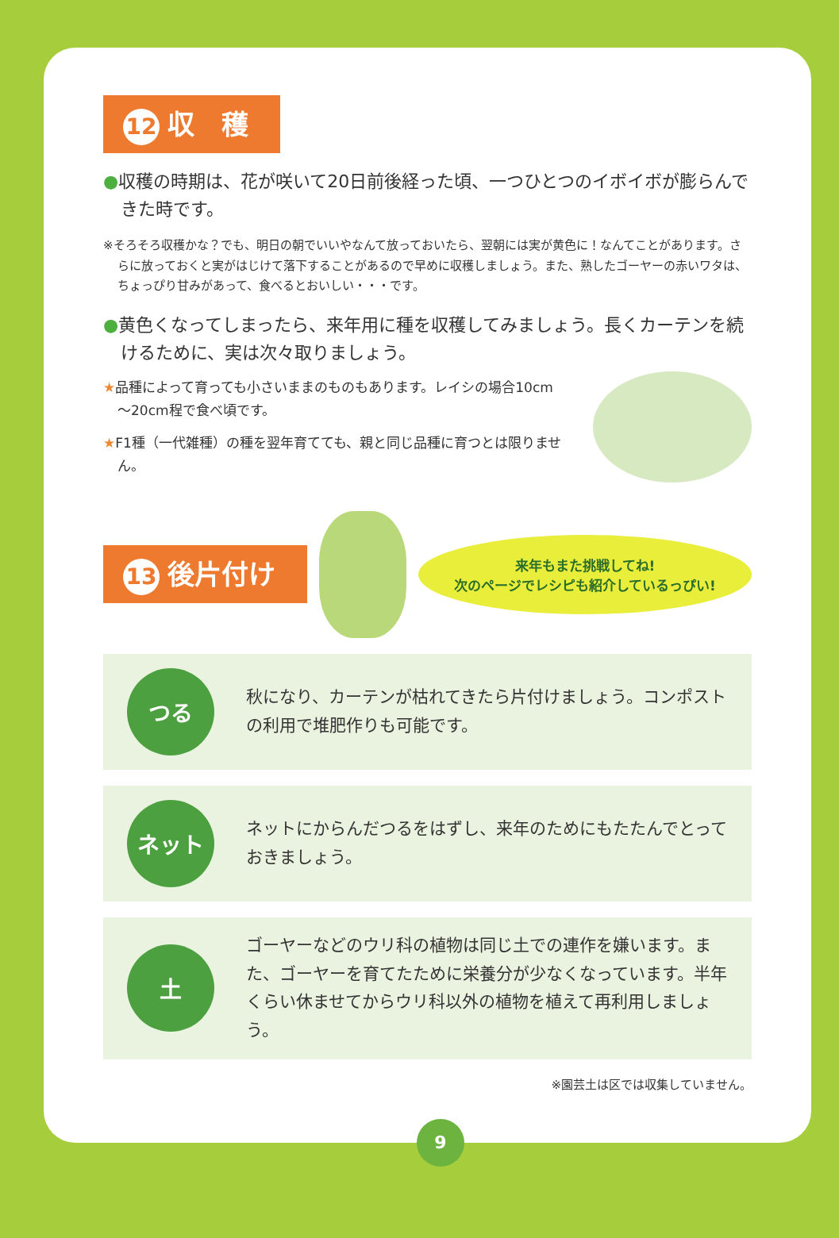12 収　穫
●収穫の時期は、花が咲いて20日前後経った頃、一つひとつのイボイボが膨らんできた時です。
※そろそろ収穫かな？でも、明日の朝でいいやなんて放っておいたら、翌朝には実が黄色に！なんてことがあります。さらに放っておくと実がはじけて落下することがあるので早めに収穫しましょう。また、熟したゴーヤーの赤いワタは、ちょっぴり甘みがあって、食べるとおいしい・・・です。
●黄色くなってしまったら、来年用に種を収穫してみましょう。長くカーテンを続けるために、実は次々取りましょう。
★品種によって育っても小さいままのものもあります。レイシの場合10cm～20cm程で食べ頃です。
★F1種（一代雑種）の種を翌年育てても、親と同じ品種に育つとは限りません。
13 後片付け
来年もまた挑戦してね!
次のページでレシピも紹介しているっぴい!
つる
秋になり、カーテンが枯れてきたら片付けましょう。コンポストの利用で堆肥作りも可能です。
ネット
ネットにからんだつるをはずし、来年のためにもたたんでとっておきましょう。
土
ゴーヤーなどのウリ科の植物は同じ土での連作を嫌います。また、ゴーヤーを育てたために栄養分が少なくなっています。半年くらい休ませてからウリ科以外の植物を植えて再利用しましょう。
※園芸土は区では収集していません。
9